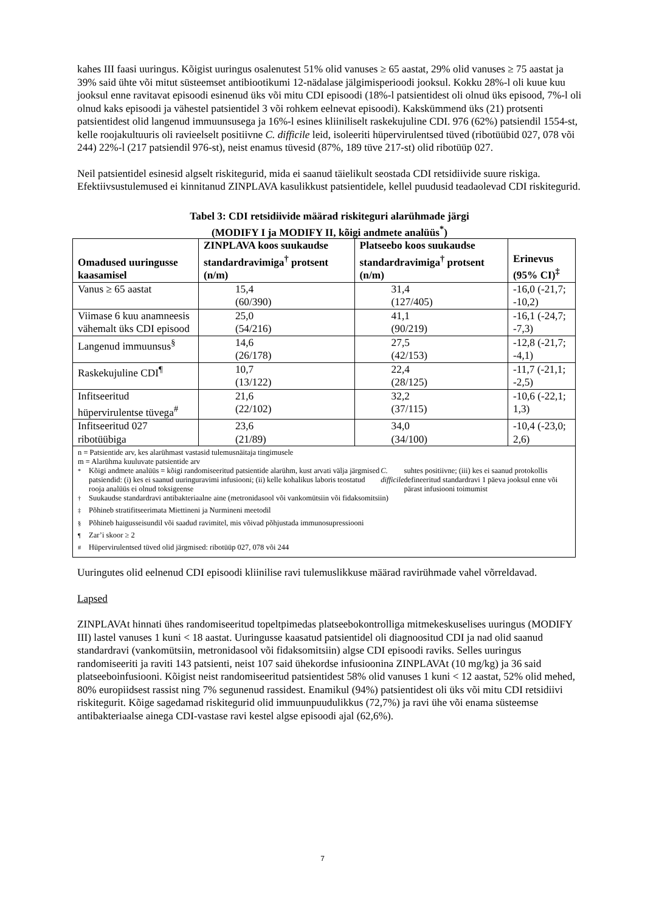kahes III faasi uuringus. Kõigist uuringus osalenutest 51% olid vanuses ≥ 65 aastat, 29% olid vanuses ≥ 75 aastat ja 39% said ühte või mitut süsteemset antibiootikumi 12-nädalase jälgimisperioodi jooksul. Kokku 28%-l oli kuue kuu jooksul enne ravitavat episoodi esinenud üks või mitu CDI episoodi (18%-l patsientidest oli olnud üks episood, 7%-l oli olnud kaks episoodi ja vähestel patsientidel 3 või rohkem eelnevat episoodi). Kakskümmend üks (21) protsenti patsientidest olid langenud immuunsusega ja 16%-l esines kliiniliselt raskekujuline CDI. 976 (62%) patsiendil 1554-st, kelle roojakultuuris oli ravieelselt positiivne C. difficile leid, isoleeriti hüpervirulentsed tüved (ribotüübid 027, 078 või 244) 22%-l (217 patsiendil 976-st), neist enamus tüvesid (87%, 189 tüve 217-st) olid ribotüüp 027.
Neil patsientidel esinesid algselt riskitegurid, mida ei saanud täielikult seostada CDI retsidiivide suure riskiga. Efektiivsustulemused ei kinnitanud ZINPLAVA kasulikkust patsientidele, kellel puudusid teadaolevad CDI riskitegurid.
Tabel 3: CDI retsidiivide määrad riskiteguri alarühmade järgi
(MODIFY I ja MODIFY II, kõigi andmete analüüs<sup>*</sup>)
| Omadused uuringusse kaasamisel | ZINPLAVA koos suukaudse standardravimiga<sup>†</sup> protsent (n/m) | Platseebo koos suukaudse standardravimiga<sup>†</sup> protsent (n/m) | Erinevus (95% CI)<sup>‡</sup> |
| --- | --- | --- | --- |
| Vanus ≥ 65 aastat | 15,4 (60/390) | 31,4 (127/405) | -16,0 (-21,7; -10,2) |
| Viimase 6 kuu anamneesis vähemalt üks CDI episood | 25,0 (54/216) | 41,1 (90/219) | -16,1 (-24,7; -7,3) |
| Langenud immuunsus<sup>§</sup> | 14,6 (26/178) | 27,5 (42/153) | -12,8 (-21,7; -4,1) |
| Raskekujuline CDI<sup>¶</sup> | 10,7 (13/122) | 22,4 (28/125) | -11,7 (-21,1; -2,5) |
| Infitseeritud hüpervirulentse tüvega<sup>#</sup> | 21,6 (22/102) | 32,2 (37/115) | -10,6 (-22,1; 1,3) |
| Infitseeritud 027 ribotüübiga | 23,6 (21/89) | 34,0 (34/100) | -10,4 (-23,0; 2,6) |
| n = Patsientide arv, kes alarühmast vastasid tulemusnäitaja tingimusele m = Alarühma kuuluvate patsientide arv <sup>*</sup> Kõigi andmete analüüs = kõigi randomiseeritud patsientide alarühm, kust arvati välja järgmised patsiendid: (i) kes ei saanud uuringuravimi infusiooni; (ii) kelle kohalikus laboris teostatud rooja analüüs ei olnud toksigeense C. difficile suhtes positiivne; (iii) kes ei saanud protokollis defineeritud standardravi 1 päeva jooksul enne või pärast infusiooni toimumist <sup>†</sup> Suukaudse standardravi antibakteriaalne aine (metronidasool või vankomütsiin või fidaksomitsiin) <sup>‡</sup> Põhineb stratifitseerimata Miettineni ja Nurmineni meetodil <sup>§</sup> Põhineb haigusseisundil või saadud ravimitel, mis võivad põhjustada immunosupressiooni <sup>¶</sup> Zar’i skoor ≥ 2 <sup>#</sup> Hüpervirulentsed tüved olid järgmised: ribotüüp 027, 078 või 244 | | | |
Uuringutes olid eelnenud CDI episoodi kliinilise ravi tulemuslikkuse määrad ravirühmade vahel võrreldavad.
Lapsed
ZINPLAVAt hinnati ühes randomiseeritud topeltpimedas platseebokontrolliga mitmekeskuselises uuringus (MODIFY III) lastel vanuses 1 kuni < 18 aastat. Uuringusse kaasatud patsientidel oli diagnoositud CDI ja nad olid saanud standardravi (vankomütsiin, metronidasool või fidaksomitsiin) algse CDI episoodi raviks. Selles uuringus randomiseeriti ja raviti 143 patsienti, neist 107 said ühekordse infusioonina ZINPLAVAt (10 mg/kg) ja 36 said platseeboinfusiooni. Kõigist neist randomiseeritud patsientidest 58% olid vanuses 1 kuni < 12 aastat, 52% olid mehed, 80% europiidsest rassist ning 7% segunenud rassidest. Enamikul (94%) patsientidest oli üks või mitu CDI retsidiivi riskitegurit. Kõige sagedamad riskitegurid olid immuunpuudulikkus (72,7%) ja ravi ühe või enama süsteemse antibakteriaalse ainega CDI-vastase ravi kestel algse episoodi ajal (62,6%).
7